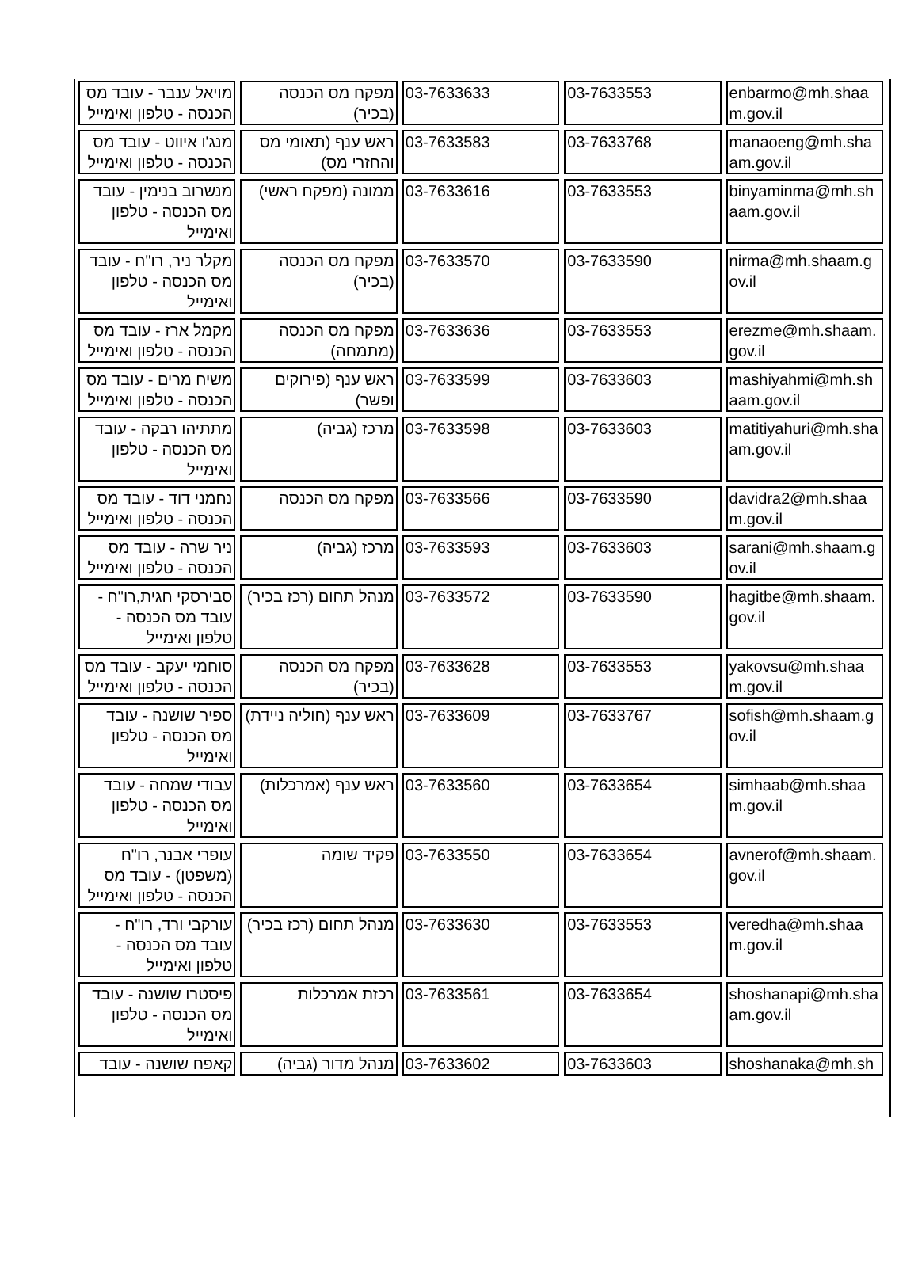| מויאל ענבר - עובד מס הכנסה - טלפון ואימייל | מפקח מס הכנסה (בכיר) | 03-7633633 | 03-7633553 | enbarmo@mh.shaam.gov.il |
| מנג'ו איווט - עובד מס הכנסה - טלפון ואימייל | ראש ענף (תאומי מס והחזרי מס) | 03-7633583 | 03-7633768 | manaoeng@mh.shaam.gov.il |
| מנשרוב בנימין - עובד מס הכנסה - טלפון ואימייל | ממונה (מפקח ראשי) | 03-7633616 | 03-7633553 | binyaminma@mh.shaam.gov.il |
| מקלר ניר, רו"ח - עובד מס הכנסה - טלפון ואימייל | מפקח מס הכנסה (בכיר) | 03-7633570 | 03-7633590 | nirma@mh.shaam.gov.il |
| מקמל ארז - עובד מס הכנסה - טלפון ואימייל | מפקח מס הכנסה (מתמחה) | 03-7633636 | 03-7633553 | erezme@mh.shaam.gov.il |
| משיח מרים - עובד מס הכנסה - טלפון ואימייל | ראש ענף (פירוקים ופשר) | 03-7633599 | 03-7633603 | mashiyahmi@mh.shaam.gov.il |
| מתתיהו רבקה - עובד מס הכנסה - טלפון ואימייל | מרכז (גביה) | 03-7633598 | 03-7633603 | matitiyahuri@mh.shaam.gov.il |
| נחמני דוד - עובד מס הכנסה - טלפון ואימייל | מפקח מס הכנסה | 03-7633566 | 03-7633590 | davidra2@mh.shaam.gov.il |
| ניר שרה - עובד מס הכנסה - טלפון ואימייל | מרכז (גביה) | 03-7633593 | 03-7633603 | sarani@mh.shaam.gov.il |
| סבירסקי חגית,רו"ח - עובד מס הכנסה - טלפון ואימייל | מנהל תחום (רכז בכיר) | 03-7633572 | 03-7633590 | hagitbe@mh.shaam.gov.il |
| סוחמי יעקב - עובד מס הכנסה - טלפון ואימייל | מפקח מס הכנסה (בכיר) | 03-7633628 | 03-7633553 | yakovsu@mh.shaam.gov.il |
| ספיר שושנה - עובד מס הכנסה - טלפון ואימייל | ראש ענף (חוליה ניידת) | 03-7633609 | 03-7633767 | sofish@mh.shaam.gov.il |
| עבודי שמחה - עובד מס הכנסה - טלפון ואימייל | ראש ענף (אמרכלות) | 03-7633560 | 03-7633654 | simhaab@mh.shaam.gov.il |
| עופרי אבנר, רו"ח (משפטן) - עובד מס הכנסה - טלפון ואימייל | פקיד שומה | 03-7633550 | 03-7633654 | avnerof@mh.shaam.gov.il |
| עורקבי ורד, רו"ח - עובד מס הכנסה - טלפון ואימייל | מנהל תחום (רכז בכיר) | 03-7633630 | 03-7633553 | veredha@mh.shaam.gov.il |
| פיסטרו שושנה - עובד מס הכנסה - טלפון ואימייל | רכזת אמרכלות | 03-7633561 | 03-7633654 | shoshanapi@mh.shaam.gov.il |
| קאפח שושנה - עובד | מנהל מדור (גביה) | 03-7633602 | 03-7633603 | shoshanaka@mh.sh |